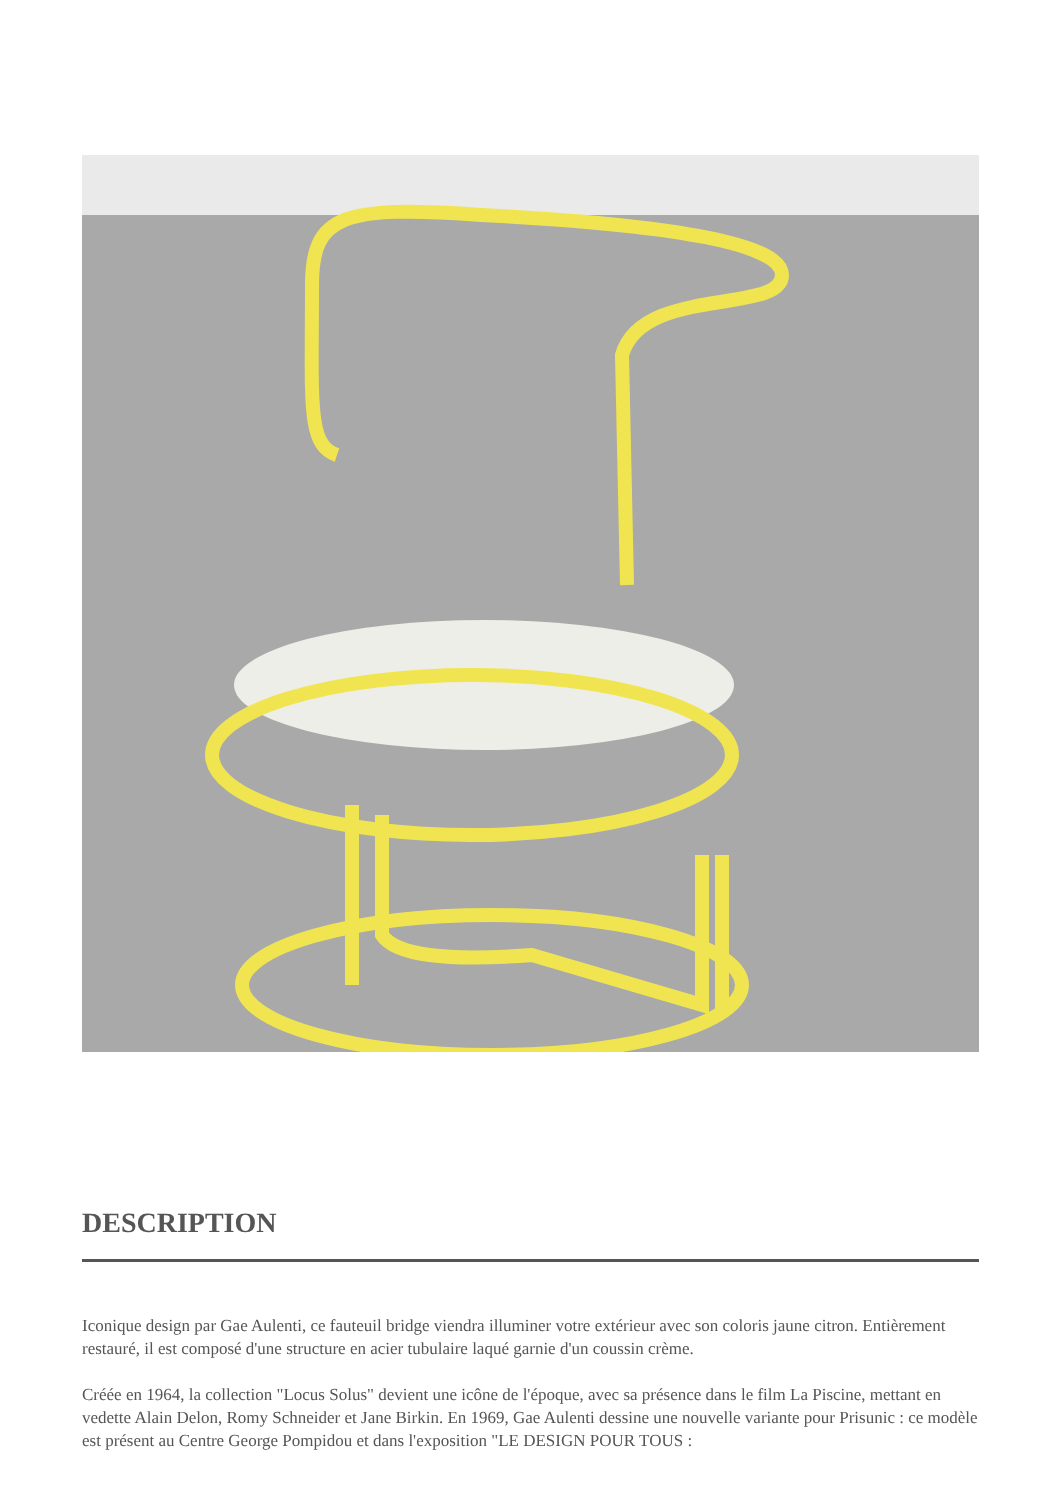DESCRIPTION
Iconique design par Gae Aulenti, ce fauteuil bridge viendra illuminer votre extérieur avec son coloris jaune citron. Entièrement restauré, il est composé d'une structure en acier tubulaire laqué garnie d'un coussin crème.
Créée en 1964, la collection "Locus Solus" devient une icône de l'époque, avec sa présence dans le film La Piscine, mettant en vedette Alain Delon, Romy Schneider et Jane Birkin. En 1969, Gae Aulenti dessine une nouvelle variante pour Prisunic : ce modèle est présent au Centre George Pompidou et dans l'exposition "LE DESIGN POUR TOUS :